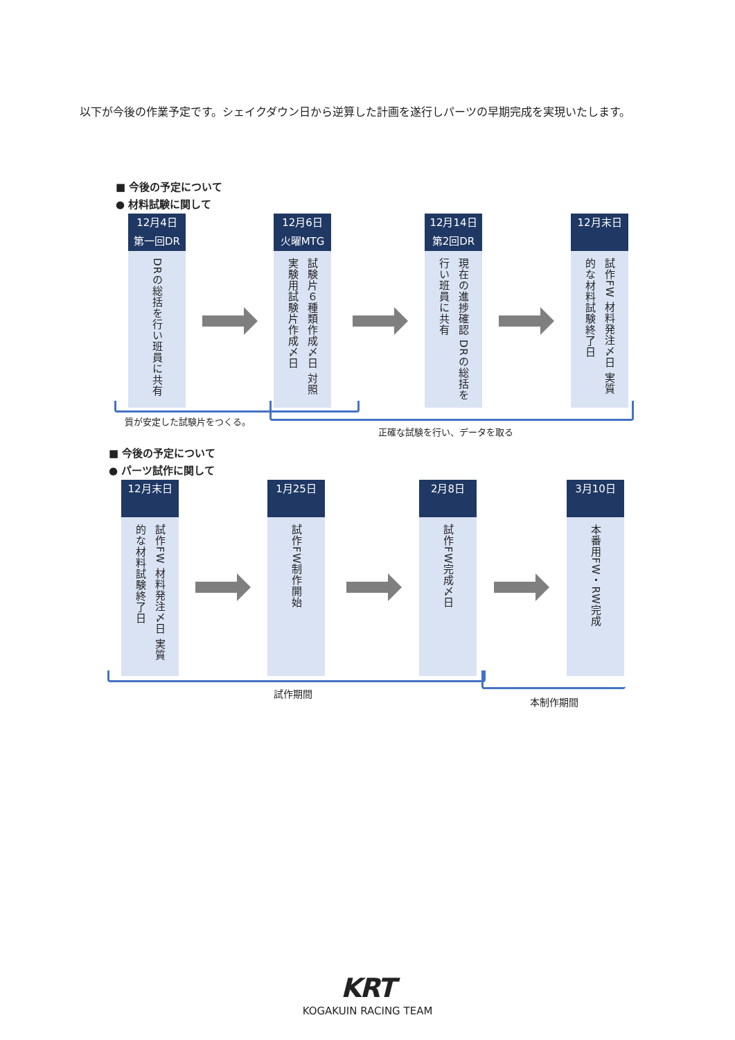以下が今後の作業予定です。シェイクダウン日から逆算した計画を遂行しパーツの早期完成を実現いたします。
■ 今後の予定について
● 材料試験に関して
12月4日
第一回DR
DRの総括を行い班員に共有
12月6日
火曜MTG
試験片６種類作成〆日 対照実験用試験片作成〆日
12月14日
第2回DR
現在の進捗確認 DRの総括を行い班員に共有
12月末日
試作FW 材料発注〆日 実質的な材料試験終了日
質が安定した試験片をつくる。
正確な試験を行い、データを取る
■ 今後の予定について
● パーツ試作に関して
12月末日
試作FW 材料発注〆日 実質的な材料試験終了日
1月25日
試作FW制作開始
2月8日
試作FW完成〆日
3月10日
本番用FW・RW完成
試作期間
本制作期間
KRT
KOGAKUIN RACING TEAM